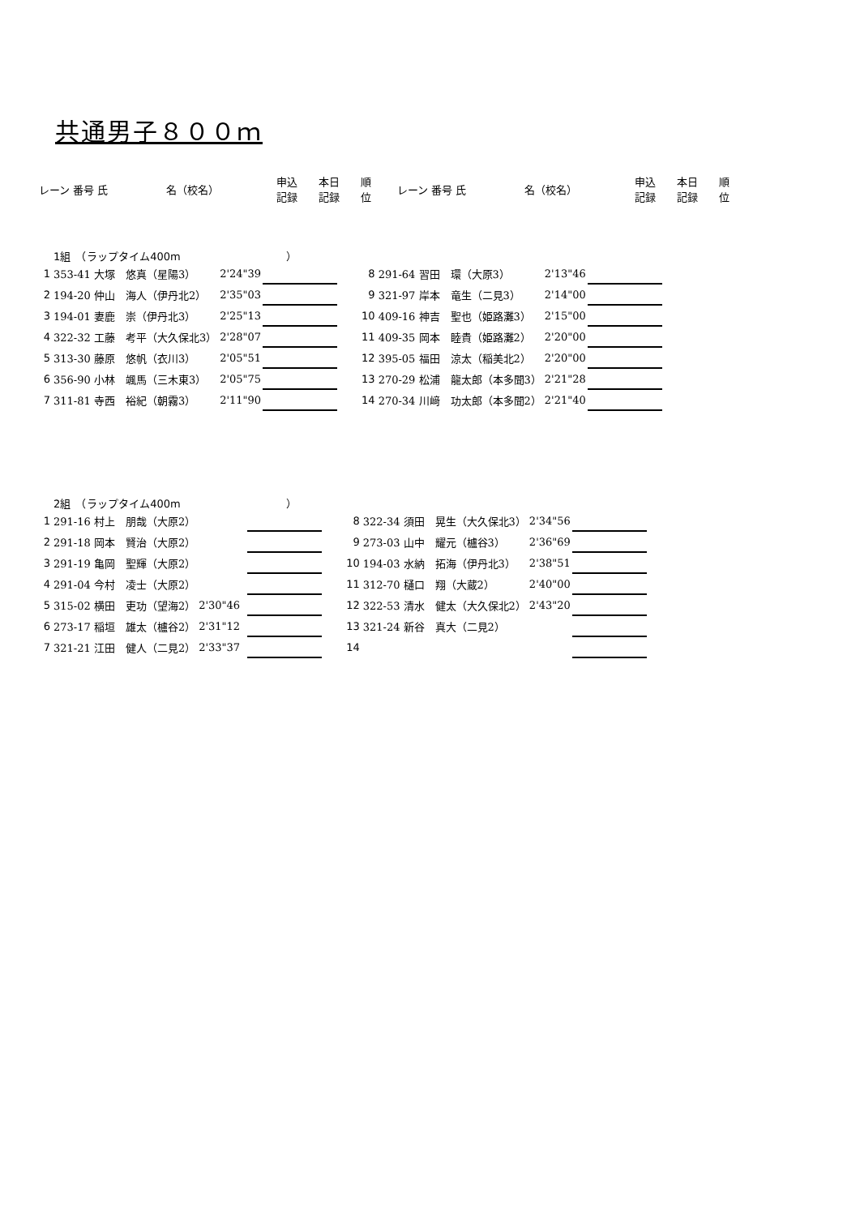共通男子８００ｍ
| レーン | 番号 氏 | 名（校名） | 申込 記録 | 本日 記録 | 順 位 |
| --- | --- | --- | --- | --- | --- |
| レーン | 番号 氏 | 名（校名） | 申込 記録 | 本日 記録 | 順 位 |
| --- | --- | --- | --- | --- | --- |
1組　（ラップタイム400m　　　　　　　　　　）
| 1 | 353-41 大塚 悠真（星陽3） | 2'24"39 | | |
| 2 | 194-20 仲山 海人（伊丹北2） | 2'35"03 | | |
| 3 | 194-01 妻鹿 崇（伊丹北3） | 2'25"13 | | |
| 4 | 322-32 工藤 考平（大久保北3） | 2'28"07 | | |
| 5 | 313-30 藤原 悠帆（衣川3） | 2'05"51 | | |
| 6 | 356-90 小林 颯馬（三木東3） | 2'05"75 | | |
| 7 | 311-81 寺西 裕紀（朝霧3） | 2'11"90 | | |
| 8 | 291-64 習田 環（大原3） | 2'13"46 | | |
| 9 | 321-97 岸本 竜生（二見3） | 2'14"00 | | |
| 10 | 409-16 神吉 聖也（姫路灘3） | 2'15"00 | | |
| 11 | 409-35 岡本 睦貴（姫路灘2） | 2'20"00 | | |
| 12 | 395-05 福田 涼太（稲美北2） | 2'20"00 | | |
| 13 | 270-29 松浦 龍太郎（本多聞3） | 2'21"28 | | |
| 14 | 270-34 川﨑 功太郎（本多聞2） | 2'21"40 | | |
2組　（ラップタイム400m　　　　　　　　　　）
| 1 | 291-16 村上 朋哉（大原2） | | | |
| 2 | 291-18 岡本 賢治（大原2） | | | |
| 3 | 291-19 亀岡 聖輝（大原2） | | | |
| 4 | 291-04 今村 凌士（大原2） | | | |
| 5 | 315-02 横田 吏功（望海2） | 2'30"46 | | |
| 6 | 273-17 稲垣 雄太（櫨谷2） | 2'31"12 | | |
| 7 | 321-21 江田 健人（二見2） | 2'33"37 | | |
| 8 | 322-34 須田 晃生（大久保北3） | 2'34"56 | | |
| 9 | 273-03 山中 耀元（櫨谷3） | 2'36"69 | | |
| 10 | 194-03 水納 拓海（伊丹北3） | 2'38"51 | | |
| 11 | 312-70 樋口 翔（大蔵2） | 2'40"00 | | |
| 12 | 322-53 清水 健太（大久保北2） | 2'43"20 | | |
| 13 | 321-24 新谷 真大（二見2） | | | |
| 14 | | | | |